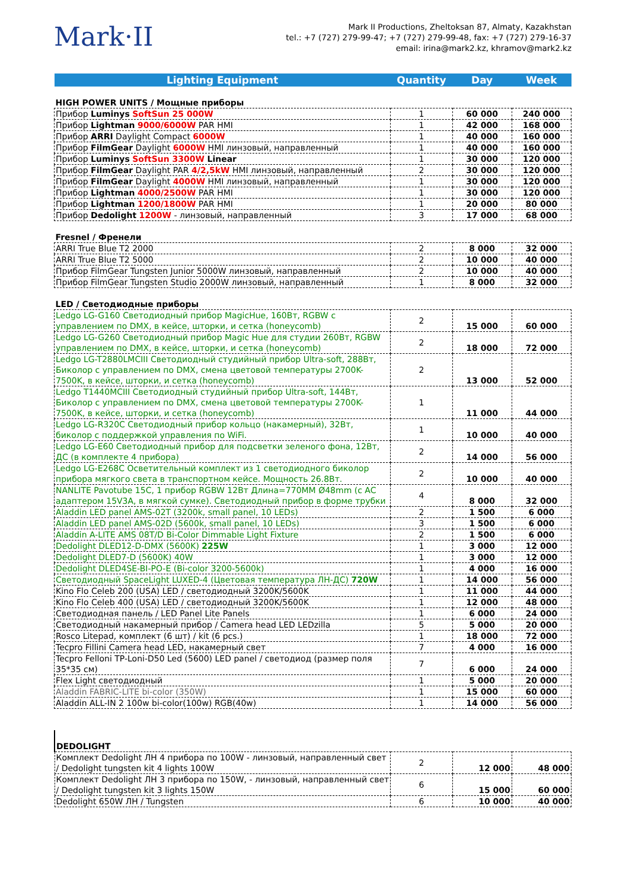Mark·II
Mark II Productions, Zheltoksan 87, Almaty, Kazakhstan
tel.: +7 (727) 279-99-47; +7 (727) 279-99-48, fax: +7 (727) 279-16-37
email: irina@mark2.kz, khramov@mark2.kz
| Lighting Equipment | Quantity | Day | Week |
| --- | --- | --- | --- |
| HIGH POWER UNITS / Мощные приборы | | | |
| Прибор Luminys SoftSun 25 000W | 1 | 60 000 | 240 000 |
| Прибор Lightman 9000/6000W PAR HMI | 1 | 42 000 | 168 000 |
| Прибор ARRI Daylight Compact 6000W | 1 | 40 000 | 160 000 |
| Прибор FilmGear Daylight 6000W HMI линзовый, направленный | 1 | 40 000 | 160 000 |
| Прибор Luminys SoftSun 3300W Linear | 1 | 30 000 | 120 000 |
| Прибор FilmGear Daylight PAR 4/2,5kW HMI линзовый, направленный | 2 | 30 000 | 120 000 |
| Прибор FilmGear Daylight 4000W HMI линзовый, направленный | 1 | 30 000 | 120 000 |
| Прибор Lightman 4000/2500W PAR HMI | 1 | 30 000 | 120 000 |
| Прибор Lightman 1200/1800W PAR HMI | 1 | 20 000 | 80 000 |
| Прибор Dedolight 1200W - линзовый, направленный | 3 | 17 000 | 68 000 |
| Fresnel / Френели | | | |
| ARRI True Blue T2 2000 | 2 | 8 000 | 32 000 |
| ARRI True Blue T2 5000 | 2 | 10 000 | 40 000 |
| Прибор FilmGear Tungsten Junior 5000W линзовый, направленный | 2 | 10 000 | 40 000 |
| Прибор FilmGear Tungsten Studio 2000W линзовый, направленный | 1 | 8 000 | 32 000 |
| LED / Светодиодные приборы | | | |
| Ledgo LG-G160 Светодиодный прибор MagicHue, 160Вт, RGBW с управлением по DMX, в кейсе, шторки, и сетка (honeycomb) | 2 | 15 000 | 60 000 |
| Ledgo LG-G260 Светодиодный прибор Magic Hue для студии 260Вт, RGBW управлением по DMX, в кейсе, шторки, и сетка (honeycomb) | 2 | 18 000 | 72 000 |
| Ledgo LG-T2880LMCIII Светодиодный студийный прибор Ultra-soft, 288Вт, Биколор с управлением по DMX, смена цветовой температуры 2700K-7500K, в кейсе, шторки, и сетка (honeycomb) | 2 | 13 000 | 52 000 |
| Ledgo T1440MCIII Светодиодный студийный прибор Ultra-soft, 144Вт, Биколор с управлением по DMX, смена цветовой температуры 2700K-7500K, в кейсе, шторки, и сетка (honeycomb) | 1 | 11 000 | 44 000 |
| Ledgo LG-R320C Светодиодный прибор кольцо (накамерный), 32Вт, биколор с поддержкой управления по WiFi. | 1 | 10 000 | 40 000 |
| Ledgo LG-E60 Светодиодный прибор для подсветки зеленого фона, 12Вт, ДС (в комплекте 4 прибора) | 2 | 14 000 | 56 000 |
| Ledgo LG-E268C Осветительный комплект из 1 светодиодного биколор прибора мягкого света в транспортном кейсе. Мощность 26.8Вт. | 2 | 10 000 | 40 000 |
| NANLITE Pavotube 15C, 1 прибор RGBW 12Вт Длина=770MM Ø48mm (с AC адаптером 15V3A, в мягкой сумке). Светодиодный прибор в форме трубки | 4 | 8 000 | 32 000 |
| Aladdin LED panel AMS-02T (3200k, small panel, 10 LEDs) | 2 | 1 500 | 6 000 |
| Aladdin LED panel AMS-02D (5600k, small panel, 10 LEDs) | 3 | 1 500 | 6 000 |
| Aladdin A-LITE AMS 08T/D Bi-Color Dimmable Light Fixture | 2 | 1 500 | 6 000 |
| Dedolight DLED12-D-DMX (5600K) 225W | 1 | 3 000 | 12 000 |
| Dedolight DLED7-D (5600K) 40W | 1 | 3 000 | 12 000 |
| Dedolight DLED4SE-BI-PO-E (Bi-color 3200-5600k) | 1 | 4 000 | 16 000 |
| Светодиодный SpaceLight LUXED-4 (Цветовая температура ЛН-ДС) 720W | 1 | 14 000 | 56 000 |
| Kino Flo Celeb 200 (USA) LED / светодиодный 3200K/5600K | 1 | 11 000 | 44 000 |
| Kino Flo Celeb 400 (USA) LED / светодиодный 3200K/5600K | 1 | 12 000 | 48 000 |
| Светодиодная панель / LED Panel Lite Panels | 1 | 6 000 | 24 000 |
| Светодиодный накамерный прибор / Camera head LED LEDzilla | 5 | 5 000 | 20 000 |
| Rosco Litepad, комплект (6 шт) / kit (6 pcs.) | 1 | 18 000 | 72 000 |
| Tecpro Fillini Camera head LED, накамерный свет | 7 | 4 000 | 16 000 |
| Tecpro Felloni TP-Loni-D50 Led (5600) LED panel / светодиод (размер поля 35*35 см) | 7 | 6 000 | 24 000 |
| Flex Light светодиодный | 1 | 5 000 | 20 000 |
| Aladdin FABRIC-LITE bi-color (350W) | 1 | 15 000 | 60 000 |
| Aladdin ALL-IN 2 100w bi-color(100w) RGB(40w) | 1 | 14 000 | 56 000 |
| DEDOLIGHT | | | |
| Комплект Dedolight ЛН 4 прибора по 100W - линзовый, направленный свет / Dedolight tungsten kit 4 lights 100W | 2 | 12 000 | 48 000 |
| Комплект Dedolight ЛН 3 прибора по 150W, - линзовый, направленный свет / Dedolight tungsten kit 3 lights 150W | 6 | 15 000 | 60 000 |
| Dedolight 650W ЛН / Tungsten | 6 | 10 000 | 40 000 |